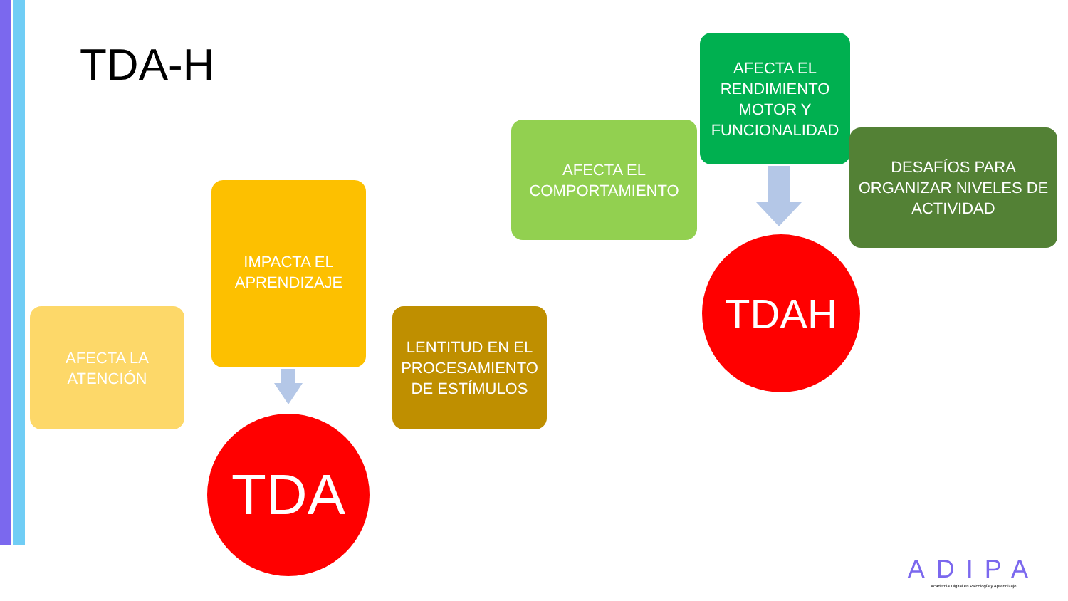TDA-H
AFECTA LA ATENCIÓN
IMPACTA EL APRENDIZAJE
LENTITUD EN EL PROCESAMIENTO DE ESTÍMULOS
TDA
AFECTA EL COMPORTAMIENTO
AFECTA EL RENDIMIENTO MOTOR Y FUNCIONALIDAD
DESAFÍOS PARA ORGANIZAR NIVELES DE ACTIVIDAD
TDAH
ADIPA
Academia Digital en Psicología y Aprendizaje